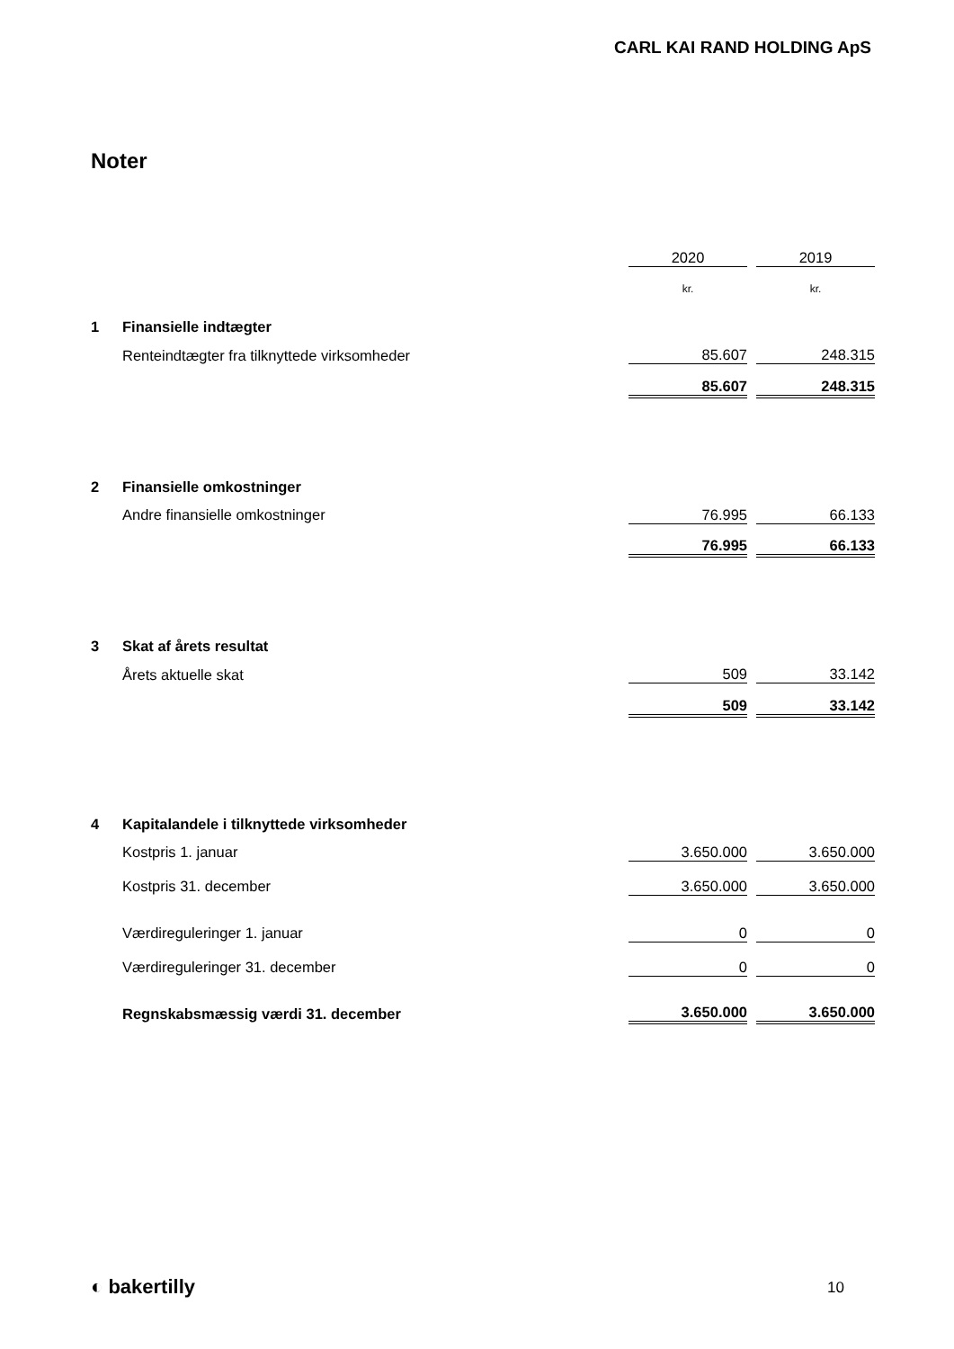CARL KAI RAND HOLDING ApS
Noter
| | | 2020 | | 2019 |
| | | kr. | | kr. |
| 1 | Finansielle indtægter | | | |
| | Renteindtægter fra tilknyttede virksomheder | 85.607 | | 248.315 |
| | | 85.607 | | 248.315 |
| 2 | Finansielle omkostninger | | | |
| | Andre finansielle omkostninger | 76.995 | | 66.133 |
| | | 76.995 | | 66.133 |
| 3 | Skat af årets resultat | | | |
| | Årets aktuelle skat | 509 | | 33.142 |
| | | 509 | | 33.142 |
| 4 | Kapitalandele i tilknyttede virksomheder | | | |
| | Kostpris 1. januar | 3.650.000 | | 3.650.000 |
| | Kostpris 31. december | 3.650.000 | | 3.650.000 |
| | Værdireguleringer 1. januar | 0 | | 0 |
| | Værdireguleringer 31. december | 0 | | 0 |
| | Regnskabsmæssig værdi 31. december | 3.650.000 | | 3.650.000 |
◐ bakertilly 10